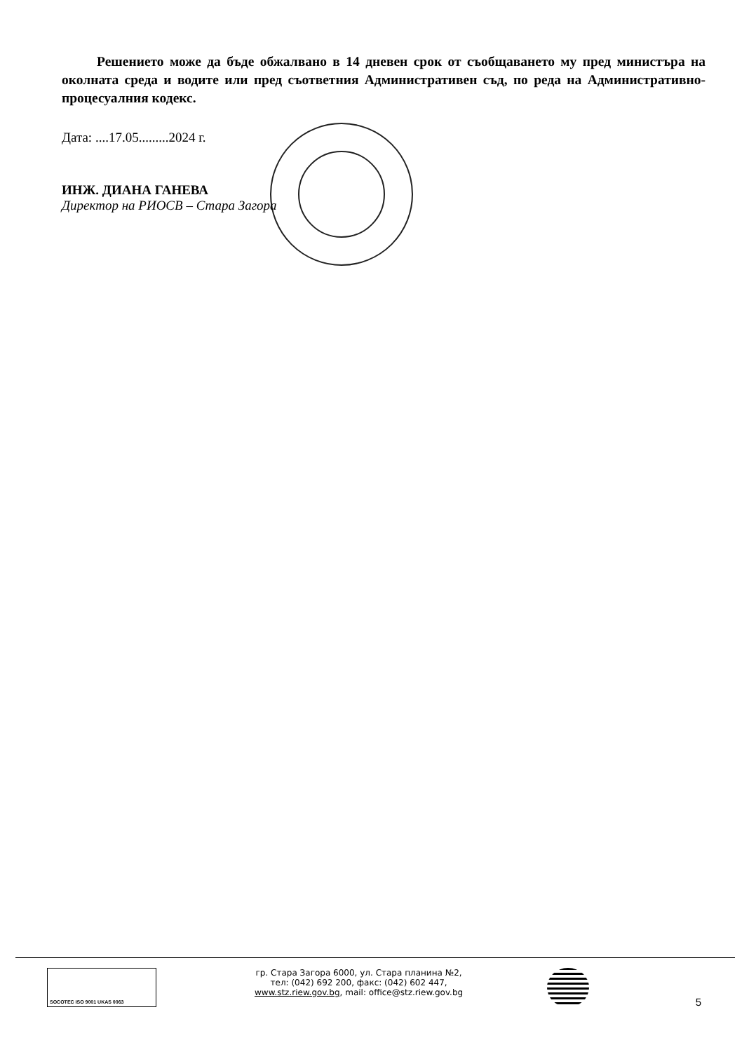Решението може да бъде обжалвано в 14 дневен срок от съобщаването му пред министъра на околната среда и водите или пред съответния Административен съд, по реда на Административно-процесуалния кодекс.
Дата: ....17.05.........2024 г.
ИНЖ. ДИАНА ГАНЕВА
Директор на РИОСВ – Стара Загора
SOCOTEC ISO 9001 UKAS 0063
гр. Стара Загора 6000, ул. Стара планина №2,
тел: (042) 692 200, факс: (042) 602 447,
www.stz.riew.gov.bg, mail: office@stz.riew.gov.bg
5